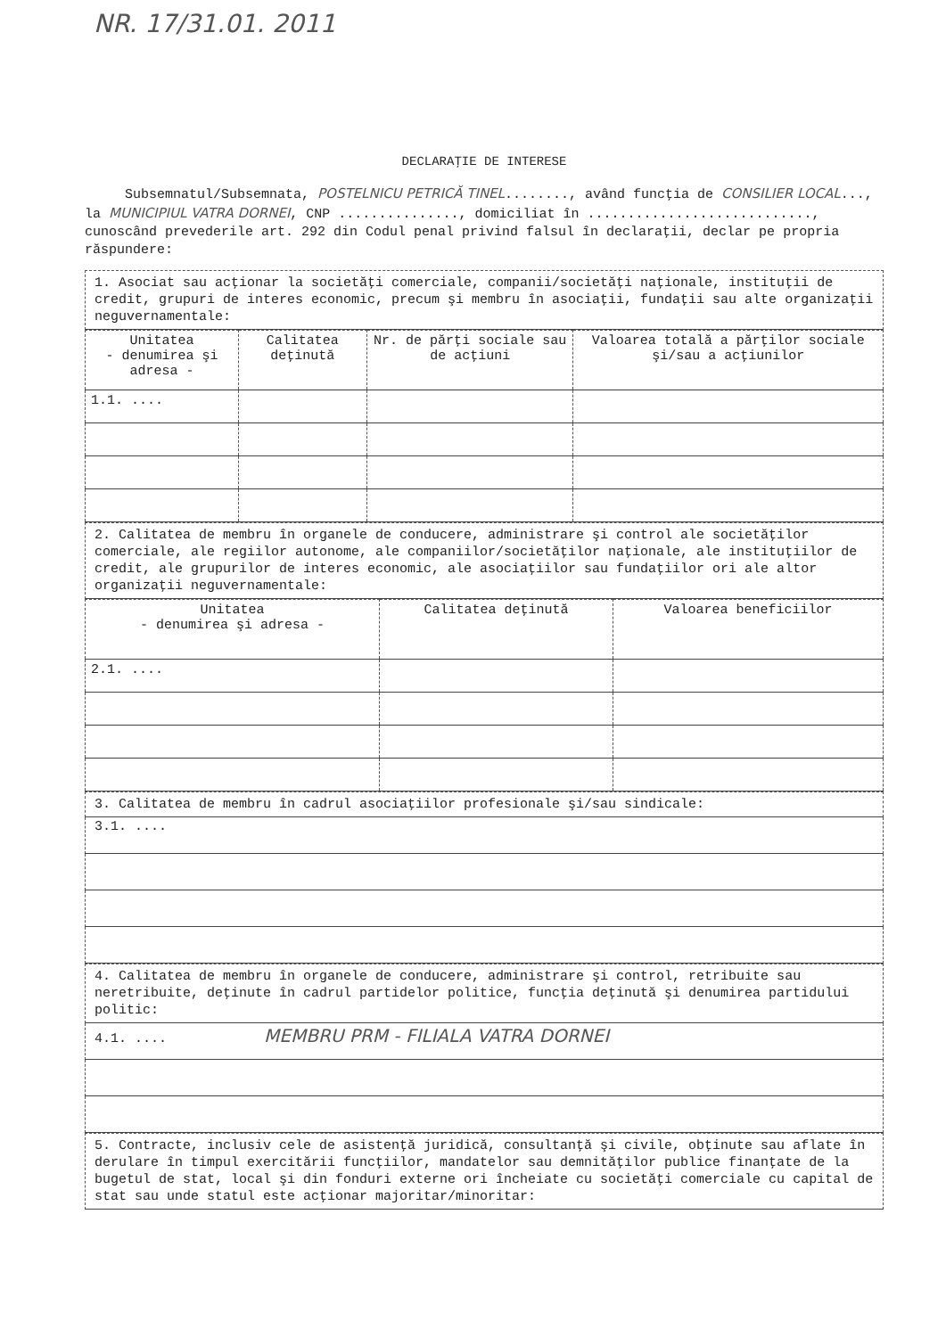NR. 17/31.01. 2011
DECLARAŢIE DE INTERESE
Subsemnatul/Subsemnata, POSTELNICU PETRICĂ TINEL........, având funcţia de CONSILIER LOCAL..., la MUNICIPIUL VATRA DORNEI, CNP ..............., domiciliat în ............................, cunoscând prevederile art. 292 din Codul penal privind falsul în declaraţii, declar pe propria răspundere:
1. Asociat sau acţionar la societăţi comerciale, companii/societăţi naţionale, instituţii de credit, grupuri de interes economic, precum şi membru în asociaţii, fundaţii sau alte organizaţii neguvernamentale:
| Unitatea - denumirea şi adresa - | Calitatea deţinută | Nr. de părţi sociale sau de acţiuni | Valoarea totală a părţilor sociale şi/sau a acţiunilor |
| --- | --- | --- | --- |
| 1.1. .... | | | |
2. Calitatea de membru în organele de conducere, administrare şi control ale societăţilor comerciale, ale regiilor autonome, ale companiilor/societăţilor naţionale, ale instituţiilor de credit, ale grupurilor de interes economic, ale asociaţiilor sau fundaţiilor ori ale altor organizaţii neguvernamentale:
| Unitatea - denumirea şi adresa - | Calitatea deţinută | Valoarea beneficiilor |
| --- | --- | --- |
| 2.1. .... | | |
3. Calitatea de membru în cadrul asociaţiilor profesionale şi/sau sindicale:
3.1. ....
4. Calitatea de membru în organele de conducere, administrare şi control, retribuite sau neretribuite, deţinute în cadrul partidelor politice, funcţia deţinută şi denumirea partidului politic:
4.1. .... MEMBRU PRM - FILIALA VATRA DORNEI
5. Contracte, inclusiv cele de asistenţă juridică, consultanţă şi civile, obţinute sau aflate în derulare în timpul exercitării funcţiilor, mandatelor sau demnităţilor publice finanţate de la bugetul de stat, local şi din fonduri externe ori încheiate cu societăţi comerciale cu capital de stat sau unde statul este acţionar majoritar/minoritar: